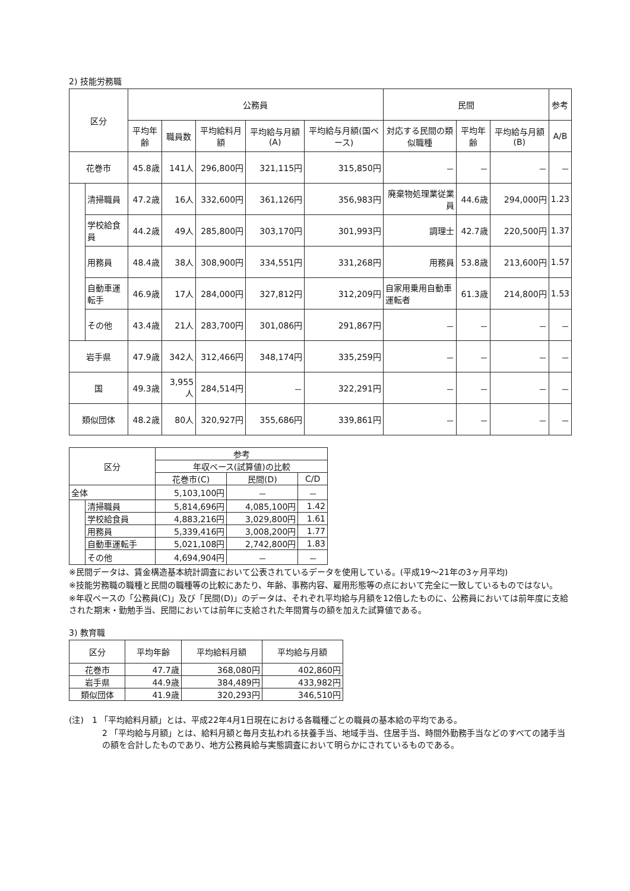2) 技能労務職
| 区分 | | 公務員 | | | | | 民間 | | | 参考 |
| --- | --- | --- | --- | --- | --- | --- | --- | --- | --- | --- |
| | | 平均年齢 | 職員数 | 平均給料月額 | 平均給与月額(A) | 平均給与月額(国ベース) | 対応する民間の類似職種 | 平均年齢 | 平均給与月額(B) | A/B |
| 花巻市 | | 45.8歳 | 141人 | 296,800円 | 321,115円 | 315,850円 | － | － | － | － |
| | 清掃職員 | 47.2歳 | 16人 | 332,600円 | 361,126円 | 356,983円 | 廃棄物処理業従業員 | 44.6歳 | 294,000円 | 1.23 |
| | 学校給食員 | 44.2歳 | 49人 | 285,800円 | 303,170円 | 301,993円 | 調理士 | 42.7歳 | 220,500円 | 1.37 |
| | 用務員 | 48.4歳 | 38人 | 308,900円 | 334,551円 | 331,268円 | 用務員 | 53.8歳 | 213,600円 | 1.57 |
| | 自動車運転手 | 46.9歳 | 17人 | 284,000円 | 327,812円 | 312,209円 | 自家用乗用自動車運転者 | 61.3歳 | 214,800円 | 1.53 |
| | その他 | 43.4歳 | 21人 | 283,700円 | 301,086円 | 291,867円 | － | － | － | － |
| 岩手県 | | 47.9歳 | 342人 | 312,466円 | 348,174円 | 335,259円 | － | － | － | － |
| 国 | | 49.3歳 | 3,955人 | 284,514円 | － | 322,291円 | － | － | － | － |
| 類似団体 | | 48.2歳 | 80人 | 320,927円 | 355,686円 | 339,861円 | － | － | － | － |
| 区分 | | 参考 | | |
| --- | --- | --- | --- | --- |
| | | 年収ベース(試算値)の比較 | | |
| | | 花巻市(C) | 民間(D) | C/D |
| 全体 | | 5,103,100円 | － | － |
| | 清掃職員 | 5,814,696円 | 4,085,100円 | 1.42 |
| | 学校給食員 | 4,883,216円 | 3,029,800円 | 1.61 |
| | 用務員 | 5,339,416円 | 3,008,200円 | 1.77 |
| | 自動車運転手 | 5,021,108円 | 2,742,800円 | 1.83 |
| | その他 | 4,694,904円 | － | － |
※民間データは、賃金構造基本統計調査において公表されているデータを使用している。(平成19～21年の3ヶ月平均)
※技能労務職の職種と民間の職種等の比較にあたり、年齢、事務内容、雇用形態等の点において完全に一致しているものではない。
※年収ベースの「公務員(C)」及び「民間(D)」のデータは、それぞれ平均給与月額を12倍したものに、公務員においては前年度に支給された期末・勤勉手当、民間においては前年に支給された年間賞与の額を加えた試算値である。
3) 教育職
| 区分 | 平均年齢 | 平均給料月額 | 平均給与月額 |
| --- | --- | --- | --- |
| 花巻市 | 47.7歳 | 368,080円 | 402,860円 |
| 岩手県 | 44.9歳 | 384,489円 | 433,982円 |
| 類似団体 | 41.9歳 | 320,293円 | 346,510円 |
(注)　1 「平均給料月額」とは、平成22年4月1日現在における各職種ごとの職員の基本給の平均である。
2 「平均給与月額」とは、給料月額と毎月支払われる扶養手当、地域手当、住居手当、時間外勤務手当などのすべての諸手当の額を合計したものであり、地方公務員給与実態調査において明らかにされているものである。